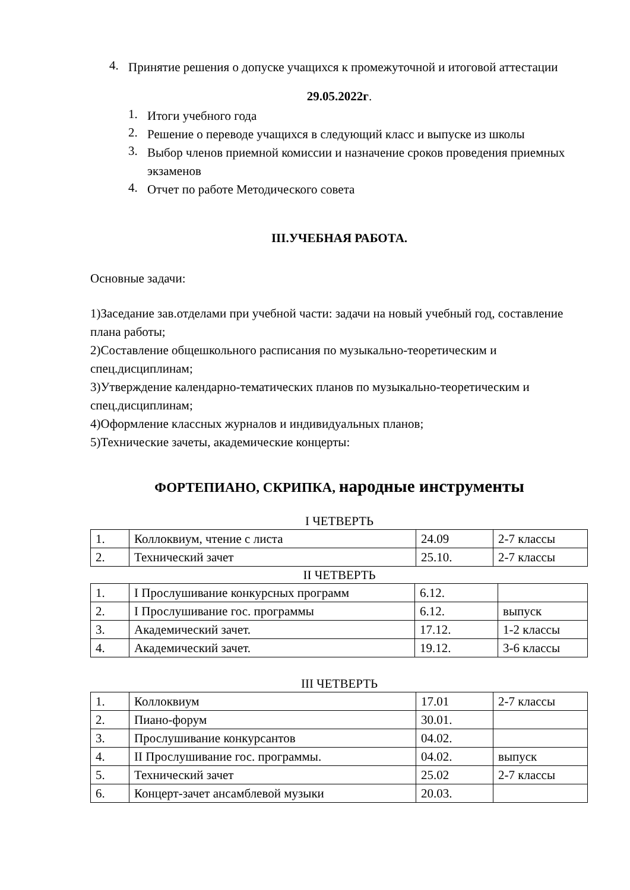4.
Принятие решения о допуске учащихся к промежуточной и итоговой аттестации
29.05.2022г.
1.
Итоги учебного года
2.
Решение о переводе учащихся в следующий класс и выпуске из школы
3.
Выбор членов приемной комиссии и назначение сроков проведения приемных экзаменов
4.
Отчет по работе Методического совета
III.УЧЕБНАЯ РАБОТА.
Основные задачи:
1)Заседание зав.отделами при учебной части: задачи на новый учебный год, составление плана работы;
2)Составление общешкольного расписания по музыкально-теоретическим и спец.дисциплинам;
3)Утверждение календарно-тематических планов по музыкально-теоретическим и спец.дисциплинам;
4)Оформление классных журналов и индивидуальных планов;
5)Технические зачеты, академические концерты:
ФОРТЕПИАНО, СКРИПКА, народные инструменты
I ЧЕТВЕРТЬ
| 1. | Коллоквиум, чтение с листа | 24.09 | 2-7 классы |
| 2. | Технический зачет | 25.10. | 2-7 классы |
II ЧЕТВЕРТЬ
| 1. | I Прослушивание конкурсных программ | 6.12. | |
| 2. | I Прослушивание гос. программы | 6.12. | выпуск |
| 3. | Академический зачет. | 17.12. | 1-2 классы |
| 4. | Академический зачет. | 19.12. | 3-6 классы |
III ЧЕТВЕРТЬ
| 1. | Коллоквиум | 17.01 | 2-7 классы |
| 2. | Пиано-форум | 30.01. | |
| 3. | Прослушивание конкурсантов | 04.02. | |
| 4. | II Прослушивание гос. программы. | 04.02. | выпуск |
| 5. | Технический зачет | 25.02 | 2-7 классы |
| 6. | Концерт-зачет ансамблевой музыки | 20.03. | |